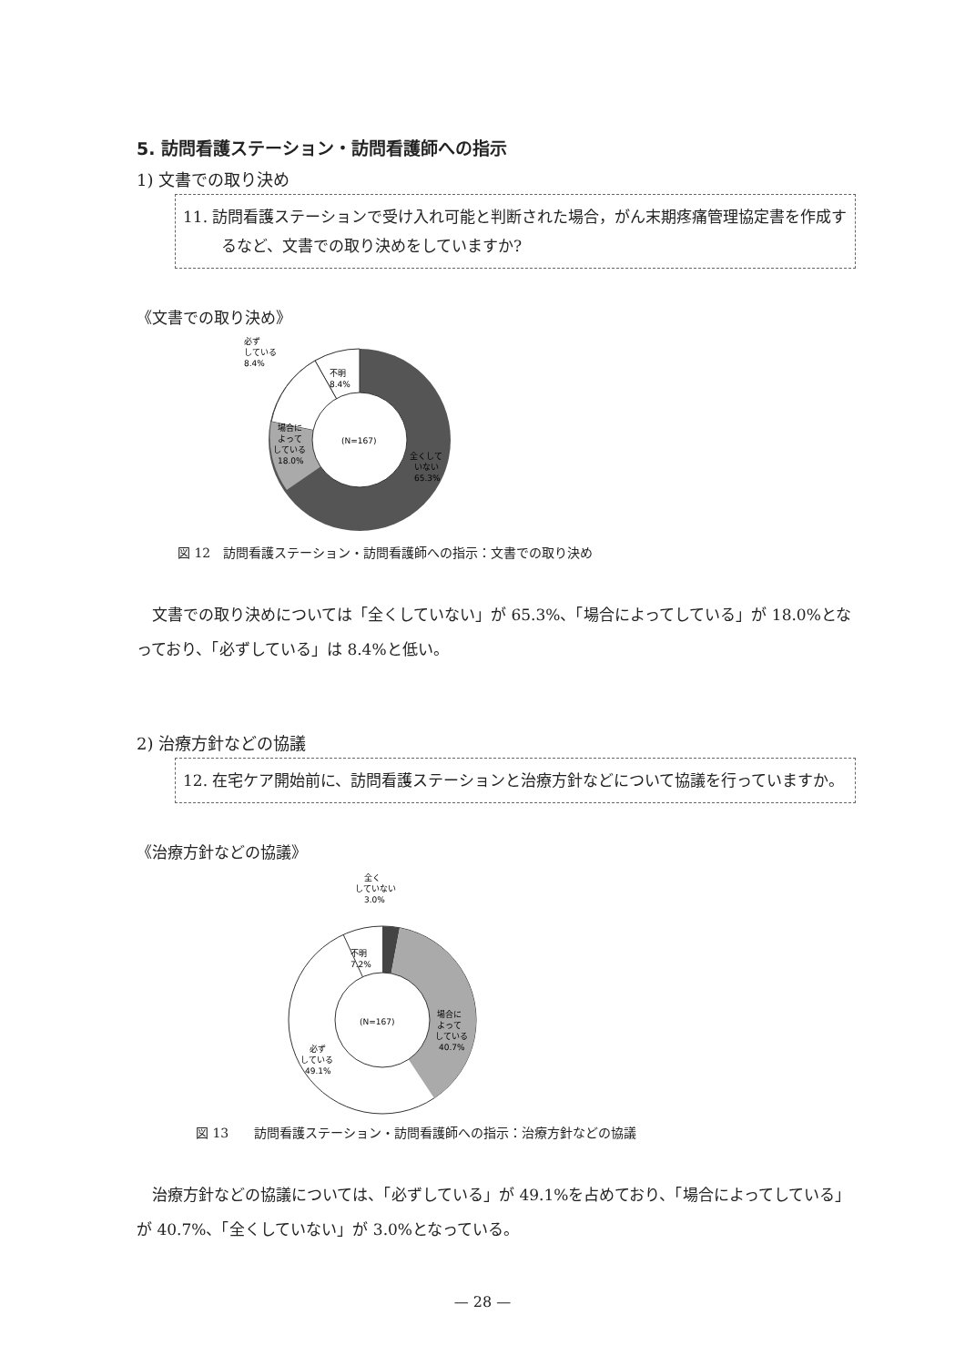5. 訪問看護ステーション・訪問看護師への指示
1) 文書での取り決め
11. 訪問看護ステーションで受け入れ可能と判断された場合，がん末期疼痛管理協定書を作成するなど、文書での取り決めをしていますか?
《文書での取り決め》
(N=167)
必ず
している
8.4%
不明
8.4%
場合に
よって
している
18.0%
全くして
いない
65.3%
図 12　訪問看護ステーション・訪問看護師への指示：文書での取り決め
文書での取り決めについては「全くしていない」が 65.3%、「場合によってしている」が 18.0%となっており、「必ずしている」は 8.4%と低い。
2) 治療方針などの協議
12. 在宅ケア開始前に、訪問看護ステーションと治療方針などについて協議を行っていますか。
《治療方針などの協議》
(N=167)
全く
していない
3.0%
不明
7.2%
場合に
よって
している
40.7%
必ず
している
49.1%
図 13　　訪問看護ステーション・訪問看護師への指示：治療方針などの協議
治療方針などの協議については、「必ずしている」が 49.1%を占めており、「場合によってしている」が 40.7%、「全くしていない」が 3.0%となっている。
— 28 —